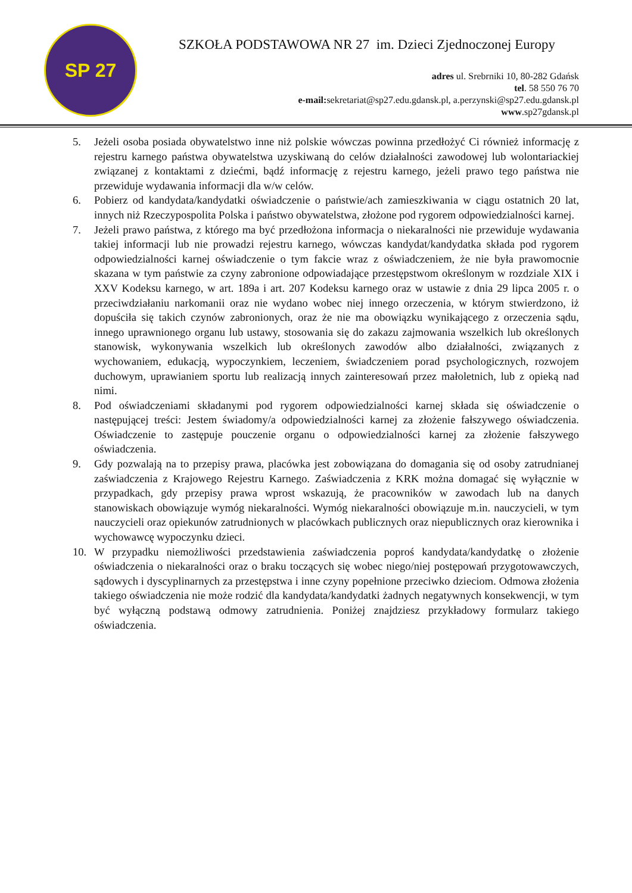SP 27
SZKOŁA PODSTAWOWA NR 27 im. Dzieci Zjednoczonej Europy
adres ul. Srebrniki 10, 80-282 Gdańsk
tel. 58 550 76 70
e-mail: sekretariat@sp27.edu.gdansk.pl, a.perzynski@sp27.edu.gdansk.pl
www.sp27gdansk.pl
5. Jeżeli osoba posiada obywatelstwo inne niż polskie wówczas powinna przedłożyć Ci również informację z rejestru karnego państwa obywatelstwa uzyskiwaną do celów działalności zawodowej lub wolontariackiej związanej z kontaktami z dziećmi, bądź informację z rejestru karnego, jeżeli prawo tego państwa nie przewiduje wydawania informacji dla w/w celów.
6. Pobierz od kandydata/kandydatki oświadczenie o państwie/ach zamieszkiwania w ciągu ostatnich 20 lat, innych niż Rzeczypospolita Polska i państwo obywatelstwa, złożone pod rygorem odpowiedzialności karnej.
7. Jeżeli prawo państwa, z którego ma być przedłożona informacja o niekaralności nie przewiduje wydawania takiej informacji lub nie prowadzi rejestru karnego, wówczas kandydat/kandydatka składa pod rygorem odpowiedzialności karnej oświadczenie o tym fakcie wraz z oświadczeniem, że nie była prawomocnie skazana w tym państwie za czyny zabronione odpowiadające przestępstwom określonym w rozdziale XIX i XXV Kodeksu karnego, w art. 189a i art. 207 Kodeksu karnego oraz w ustawie z dnia 29 lipca 2005 r. o przeciwdziałaniu narkomanii oraz nie wydano wobec niej innego orzeczenia, w którym stwierdzono, iż dopuściła się takich czynów zabronionych, oraz że nie ma obowiązku wynikającego z orzeczenia sądu, innego uprawnionego organu lub ustawy, stosowania się do zakazu zajmowania wszelkich lub określonych stanowisk, wykonywania wszelkich lub określonych zawodów albo działalności, związanych z wychowaniem, edukacją, wypoczynkiem, leczeniem, świadczeniem porad psychologicznych, rozwojem duchowym, uprawianiem sportu lub realizacją innych zainteresowań przez małoletnich, lub z opieką nad nimi.
8. Pod oświadczeniami składanymi pod rygorem odpowiedzialności karnej składa się oświadczenie o następującej treści: Jestem świadomy/a odpowiedzialności karnej za złożenie fałszywego oświadczenia. Oświadczenie to zastępuje pouczenie organu o odpowiedzialności karnej za złożenie fałszywego oświadczenia.
9. Gdy pozwalają na to przepisy prawa, placówka jest zobowiązana do domagania się od osoby zatrudnianej zaświadczenia z Krajowego Rejestru Karnego. Zaświadczenia z KRK można domagać się wyłącznie w przypadkach, gdy przepisy prawa wprost wskazują, że pracowników w zawodach lub na danych stanowiskach obowiązuje wymóg niekaralności. Wymóg niekaralności obowiązuje m.in. nauczycieli, w tym nauczycieli oraz opiekunów zatrudnionych w placówkach publicznych oraz niepublicznych oraz kierownika i wychowawcę wypoczynku dzieci.
10. W przypadku niemożliwości przedstawienia zaświadczenia poproś kandydata/kandydatkę o złożenie oświadczenia o niekaralności oraz o braku toczących się wobec niego/niej postępowań przygotowawczych, sądowych i dyscyplinarnych za przestępstwa i inne czyny popełnione przeciwko dzieciom. Odmowa złożenia takiego oświadczenia nie może rodzić dla kandydata/kandydatki żadnych negatywnych konsekwencji, w tym być wyłączną podstawą odmowy zatrudnienia. Poniżej znajdziesz przykładowy formularz takiego oświadczenia.